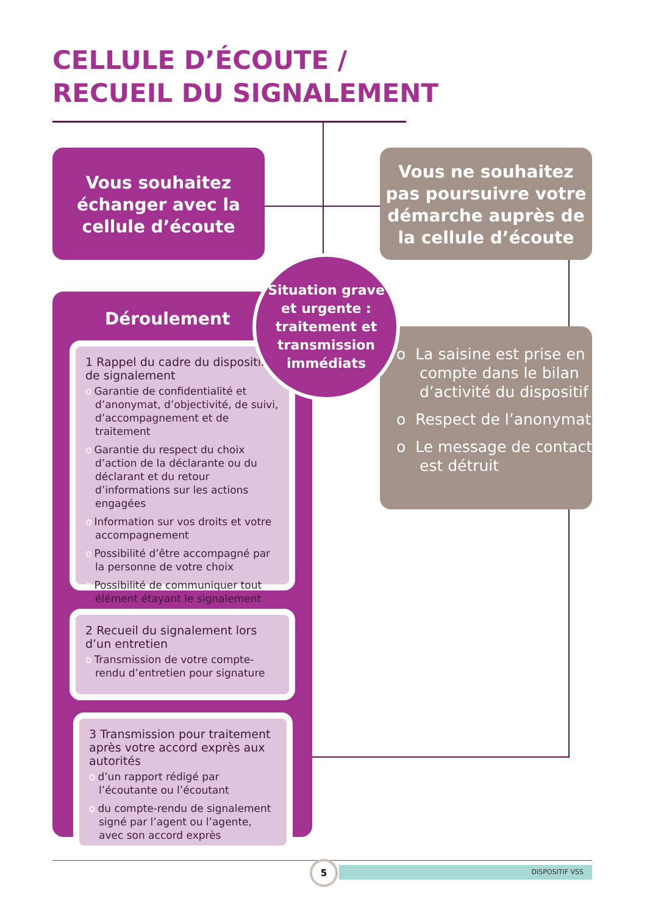CELLULE D’ÉCOUTE /
RECUEIL DU SIGNALEMENT
Vous souhaitez échanger avec la cellule d’écoute
Vous ne souhaitez pas poursuivre votre démarche auprès de la cellule d’écoute
Déroulement
o La saisine est prise en compte dans le bilan d’activité du dispositif
o Respect de l’anonymat
o Le message de contact est détruit
1 Rappel du cadre du dispositif de signalement
o Garantie de confidentialité et d’anonymat, d’objectivité, de suivi, d’accompagnement et de traitement
o Garantie du respect du choix d’action de la déclarante ou du déclarant et du retour d’informations sur les actions engagées
o Information sur vos droits et votre accompagnement
o Possibilité d’être accompagné par la personne de votre choix
o Possibilité de communiquer tout élément étayant le signalement
2 Recueil du signalement lors d’un entretien
o Transmission de votre compte-rendu d’entretien pour signature
3 Transmission pour traitement après votre accord exprès aux autorités
o d’un rapport rédigé par l’écoutante ou l’écoutant
o du compte-rendu de signalement signé par l’agent ou l’agente, avec son accord exprès
Situation grave
et urgente :
traitement et transmission immédiats
DISPOSITIF VSS
5